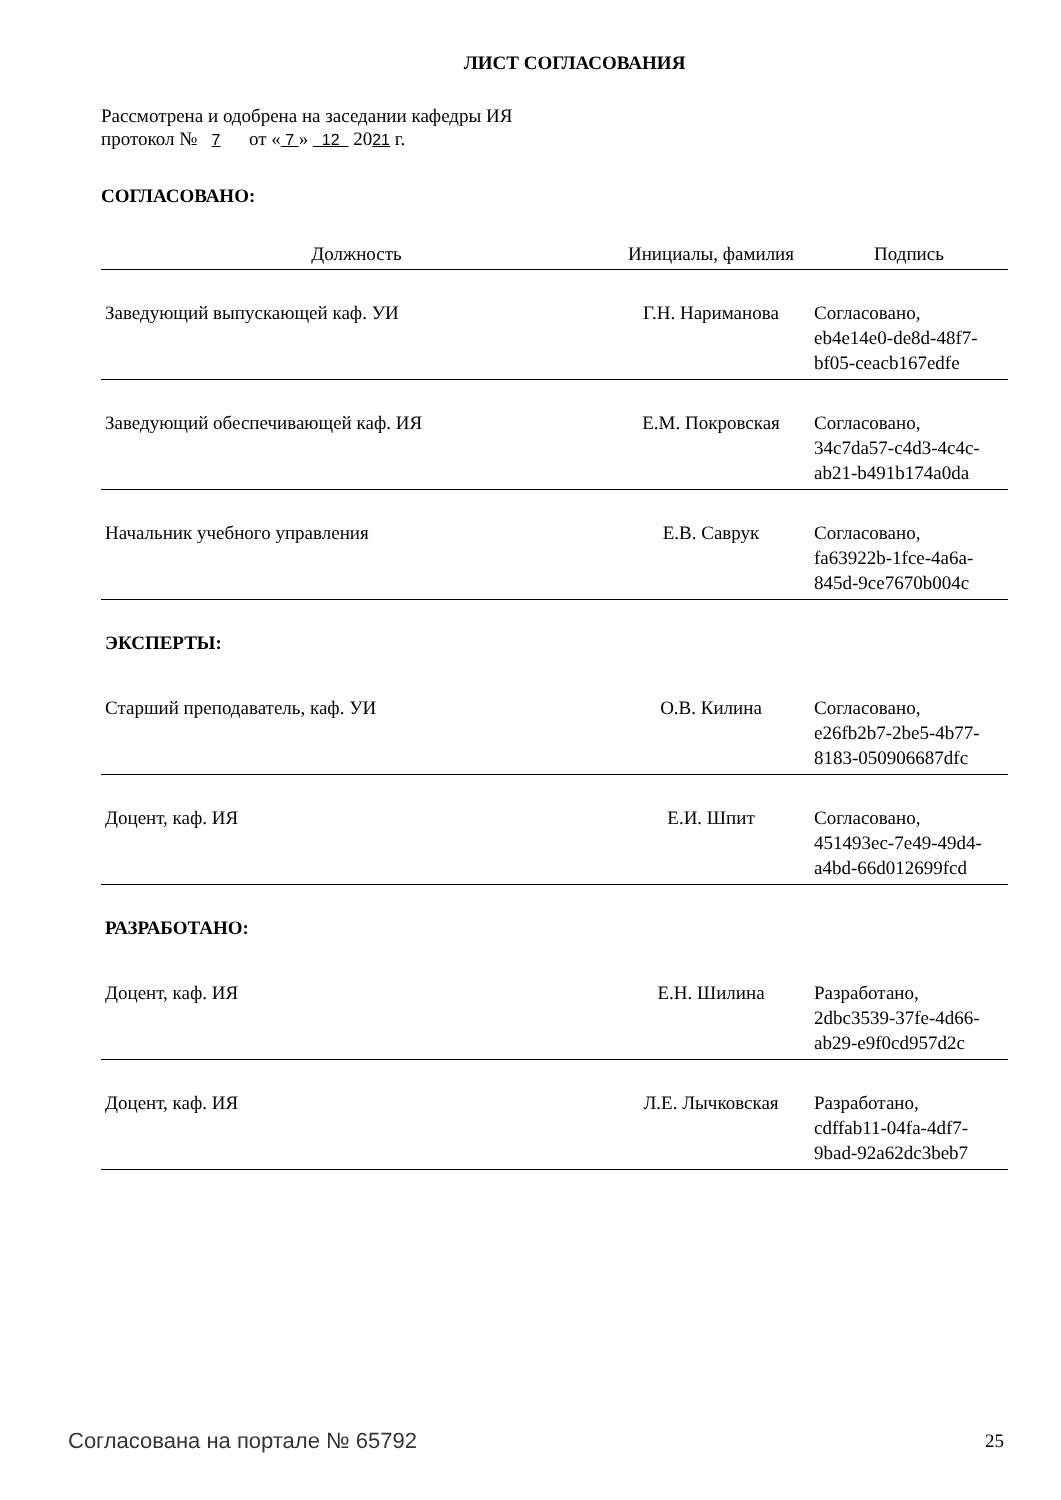ЛИСТ СОГЛАСОВАНИЯ
Рассмотрена и одобрена на заседании кафедры ИЯ
протокол № 7 от « 7 » 12 2021 г.
СОГЛАСОВАНО:
| Должность | Инициалы, фамилия | Подпись |
| --- | --- | --- |
| Заведующий выпускающей каф. УИ | Г.Н. Нариманова | Согласовано, eb4e14e0-de8d-48f7- bf05-ceacb167edfe |
| Заведующий обеспечивающей каф. ИЯ | Е.М. Покровская | Согласовано, 34c7da57-c4d3-4c4c- ab21-b491b174a0da |
| Начальник учебного управления | Е.В. Саврук | Согласовано, fa63922b-1fce-4a6a- 845d-9ce7670b004c |
| ЭКСПЕРТЫ: | | |
| Старший преподаватель, каф. УИ | О.В. Килина | Согласовано, e26fb2b7-2be5-4b77- 8183-050906687dfc |
| Доцент, каф. ИЯ | Е.И. Шпит | Согласовано, 451493ec-7e49-49d4- a4bd-66d012699fcd |
| РАЗРАБОТАНО: | | |
| Доцент, каф. ИЯ | Е.Н. Шилина | Разработано, 2dbc3539-37fe-4d66- ab29-e9f0cd957d2c |
| Доцент, каф. ИЯ | Л.Е. Лычковская | Разработано, cdffab11-04fa-4df7- 9bad-92a62dc3beb7 |
Согласована на портале № 65792 25